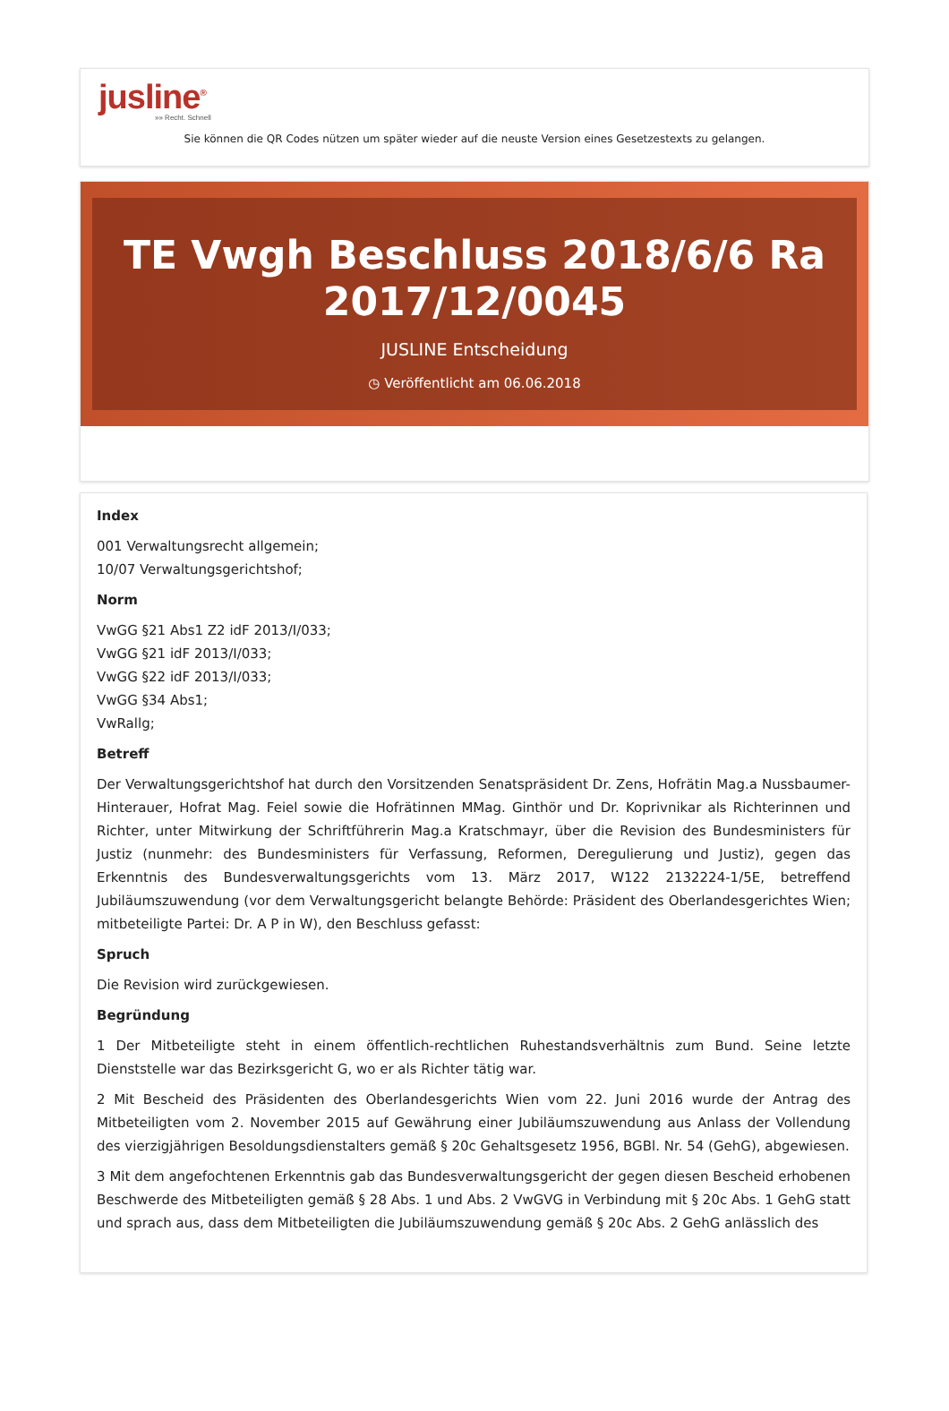jusline<sup>®</sup>
»» Recht. Schnell
Sie können die QR Codes nützen um später wieder auf die neuste Version eines Gesetzestexts zu gelangen.
TE Vwgh Beschluss 2018/6/6 Ra 2017/12/0045
JUSLINE Entscheidung
◷ Veröffentlicht am 06.06.2018
Index
001 Verwaltungsrecht allgemein;
10/07 Verwaltungsgerichtshof;
Norm
VwGG §21 Abs1 Z2 idF 2013/I/033;
VwGG §21 idF 2013/I/033;
VwGG §22 idF 2013/I/033;
VwGG §34 Abs1;
VwRallg;
Betreff
Der Verwaltungsgerichtshof hat durch den Vorsitzenden Senatspräsident Dr. Zens, Hofrätin Mag.a Nussbaumer-Hinterauer, Hofrat Mag. Feiel sowie die Hofrätinnen MMag. Ginthör und Dr. Koprivnikar als Richterinnen und Richter, unter Mitwirkung der Schriftführerin Mag.a Kratschmayr, über die Revision des Bundesministers für Justiz (nunmehr: des Bundesministers für Verfassung, Reformen, Deregulierung und Justiz), gegen das Erkenntnis des Bundesverwaltungsgerichts vom 13. März 2017, W122 2132224-1/5E, betreffend Jubiläumszuwendung (vor dem Verwaltungsgericht belangte Behörde: Präsident des Oberlandesgerichtes Wien; mitbeteiligte Partei: Dr. A P in W), den Beschluss gefasst:
Spruch
Die Revision wird zurückgewiesen.
Begründung
1 Der Mitbeteiligte steht in einem öffentlich-rechtlichen Ruhestandsverhältnis zum Bund. Seine letzte Dienststelle war das Bezirksgericht G, wo er als Richter tätig war.
2 Mit Bescheid des Präsidenten des Oberlandesgerichts Wien vom 22. Juni 2016 wurde der Antrag des Mitbeteiligten vom 2. November 2015 auf Gewährung einer Jubiläumszuwendung aus Anlass der Vollendung des vierzigjährigen Besoldungsdienstalters gemäß § 20c Gehaltsgesetz 1956, BGBl. Nr. 54 (GehG), abgewiesen.
3 Mit dem angefochtenen Erkenntnis gab das Bundesverwaltungsgericht der gegen diesen Bescheid erhobenen Beschwerde des Mitbeteiligten gemäß § 28 Abs. 1 und Abs. 2 VwGVG in Verbindung mit § 20c Abs. 1 GehG statt und sprach aus, dass dem Mitbeteiligten die Jubiläumszuwendung gemäß § 20c Abs. 2 GehG anlässlich des